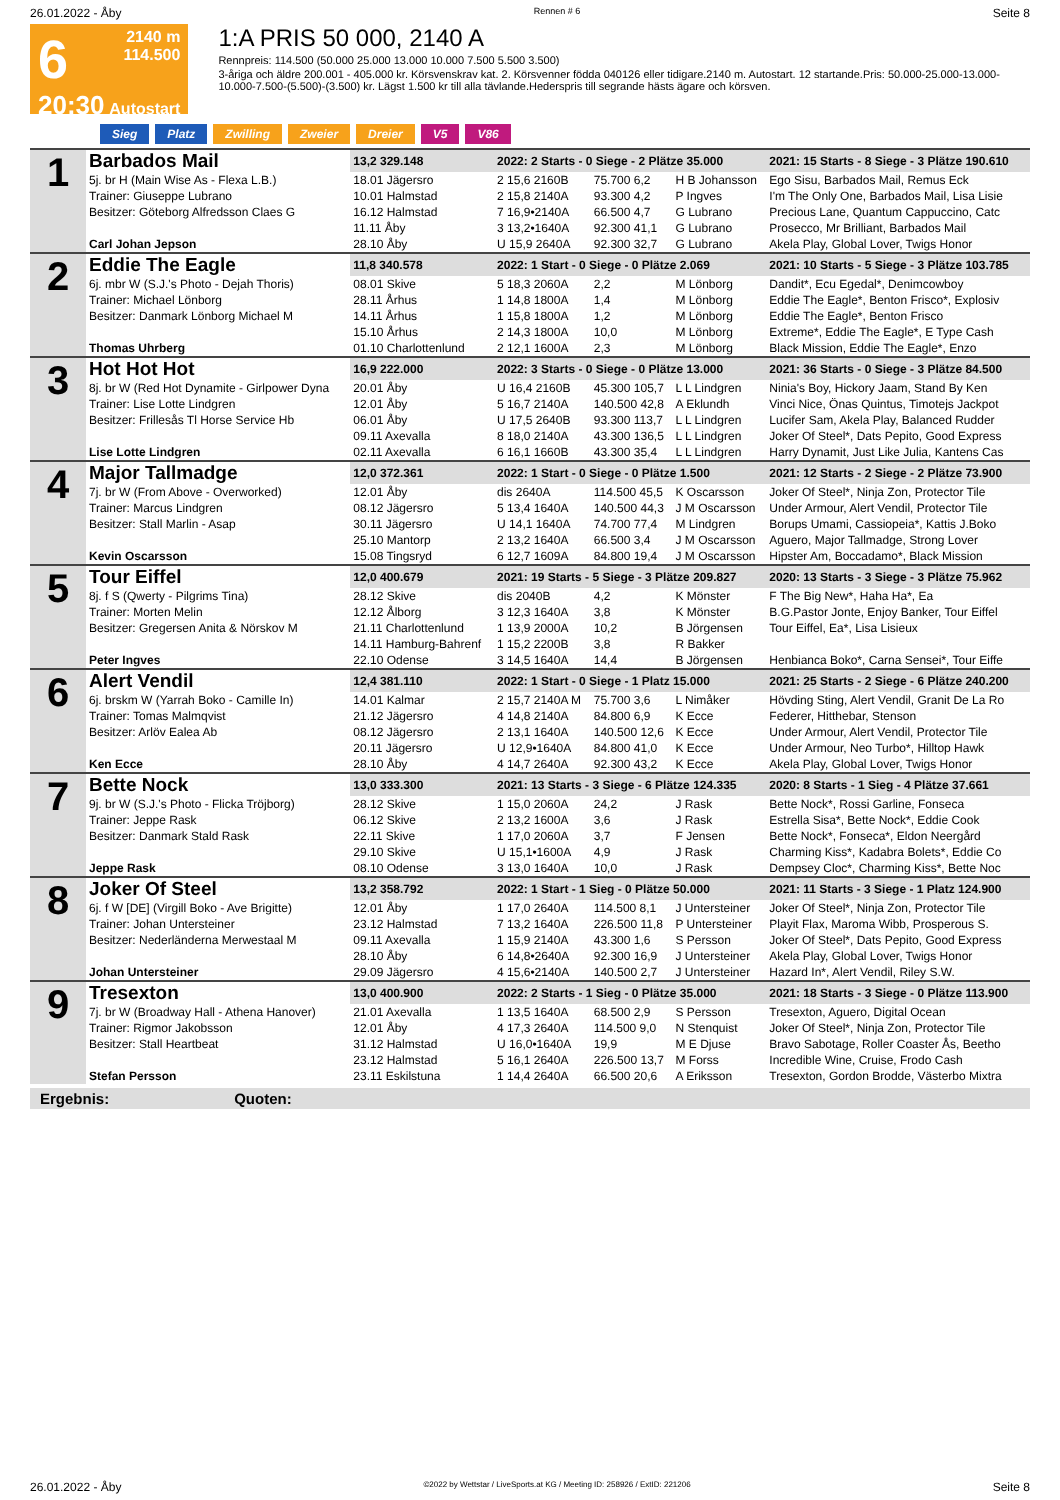26.01.2022 - Åby Rennen # 6 Seite 8
6
20:30
2140 m
114.500
Autostart
1:A PRIS 50 000, 2140 A
Rennpreis: 114.500 (50.000 25.000 13.000 10.000 7.500 5.500 3.500)
3-åriga och äldre 200.001 - 405.000 kr. Körsvenskrav kat. 2. Körsvenner födda 040126 eller tidigare.2140 m. Autostart. 12 startande.Pris: 50.000-25.000-13.000-10.000-7.500-(5.500)-(3.500) kr. Lägst 1.500 kr till alla tävlande.Hederspris till segrande hästs ägare och körsven.
Sieg Platz Zwilling Zweier Dreier V5 V86
| 1 | Barbados Mail | 13,2 329.148 | 2022: 2 Starts - 0 Siege - 2 Plätze 35.000 | | | 2021: 15 Starts - 8 Siege - 3 Plätze 190.610 |
| | 5j. br H (Main Wise As - Flexa L.B.) | 18.01 Jägersro | 2 15,6 2160B | 75.700 6,2 | H B Johansson | Ego Sisu, Barbados Mail, Remus Eck |
| | Trainer: Giuseppe Lubrano | 10.01 Halmstad | 2 15,8 2140A | 93.300 4,2 | P Ingves | I'm The Only One, Barbados Mail, Lisa Lisie |
| | Besitzer: Göteborg Alfredsson Claes G | 16.12 Halmstad | 7 16,9•2140A | 66.500 4,7 | G Lubrano | Precious Lane, Quantum Cappuccino, Catc |
| | | 11.11 Åby | 3 13,2•1640A | 92.300 41,1 | G Lubrano | Prosecco, Mr Brilliant, Barbados Mail |
| | Carl Johan Jepson | 28.10 Åby | U 15,9 2640A | 92.300 32,7 | G Lubrano | Akela Play, Global Lover, Twigs Honor |
| 2 | Eddie The Eagle | 11,8 340.578 | 2022: 1 Start - 0 Siege - 0 Plätze 2.069 | | | 2021: 10 Starts - 5 Siege - 3 Plätze 103.785 |
| | 6j. mbr W (S.J.'s Photo - Dejah Thoris) | 08.01 Skive | 5 18,3 2060A | 2,2 | M Lönborg | Dandit*, Ecu Egedal*, Denimcowboy |
| | Trainer: Michael Lönborg | 28.11 Århus | 1 14,8 1800A | 1,4 | M Lönborg | Eddie The Eagle*, Benton Frisco*, Explosiv |
| | Besitzer: Danmark Lönborg Michael M | 14.11 Århus | 1 15,8 1800A | 1,2 | M Lönborg | Eddie The Eagle*, Benton Frisco |
| | | 15.10 Århus | 2 14,3 1800A | 10,0 | M Lönborg | Extreme*, Eddie The Eagle*, E Type Cash |
| | Thomas Uhrberg | 01.10 Charlottenlund | 2 12,1 1600A | 2,3 | M Lönborg | Black Mission, Eddie The Eagle*, Enzo |
| 3 | Hot Hot Hot | 16,9 222.000 | 2022: 3 Starts - 0 Siege - 0 Plätze 13.000 | | | 2021: 36 Starts - 0 Siege - 3 Plätze 84.500 |
| | 8j. br W (Red Hot Dynamite - Girlpower Dyna | 20.01 Åby | U 16,4 2160B | 45.300 105,7 | L L Lindgren | Ninia's Boy, Hickory Jaam, Stand By Ken |
| | Trainer: Lise Lotte Lindgren | 12.01 Åby | 5 16,7 2140A | 140.500 42,8 | A Eklundh | Vinci Nice, Önas Quintus, Timotejs Jackpot |
| | Besitzer: Frillesås Tl Horse Service Hb | 06.01 Åby | U 17,5 2640B | 93.300 113,7 | L L Lindgren | Lucifer Sam, Akela Play, Balanced Rudder |
| | | 09.11 Axevalla | 8 18,0 2140A | 43.300 136,5 | L L Lindgren | Joker Of Steel*, Dats Pepito, Good Express |
| | Lise Lotte Lindgren | 02.11 Axevalla | 6 16,1 1660B | 43.300 35,4 | L L Lindgren | Harry Dynamit, Just Like Julia, Kantens Cas |
| 4 | Major Tallmadge | 12,0 372.361 | 2022: 1 Start - 0 Siege - 0 Plätze 1.500 | | | 2021: 12 Starts - 2 Siege - 2 Plätze 73.900 |
| | 7j. br W (From Above - Overworked) | 12.01 Åby | dis 2640A | 114.500 45,5 | K Oscarsson | Joker Of Steel*, Ninja Zon, Protector Tile |
| | Trainer: Marcus Lindgren | 08.12 Jägersro | 5 13,4 1640A | 140.500 44,3 | J M Oscarsson | Under Armour, Alert Vendil, Protector Tile |
| | Besitzer: Stall Marlin - Asap | 30.11 Jägersro | U 14,1 1640A | 74.700 77,4 | M Lindgren | Borups Umami, Cassiopeia*, Kattis J.Boko |
| | | 25.10 Mantorp | 2 13,2 1640A | 66.500 3,4 | J M Oscarsson | Aguero, Major Tallmadge, Strong Lover |
| | Kevin Oscarsson | 15.08 Tingsryd | 6 12,7 1609A | 84.800 19,4 | J M Oscarsson | Hipster Am, Boccadamo*, Black Mission |
| 5 | Tour Eiffel | 12,0 400.679 | 2021: 19 Starts - 5 Siege - 3 Plätze 209.827 | | | 2020: 13 Starts - 3 Siege - 3 Plätze 75.962 |
| | 8j. f S (Qwerty - Pilgrims Tina) | 28.12 Skive | dis 2040B | 4,2 | K Mönster | F The Big New*, Haha Ha*, Ea |
| | Trainer: Morten Melin | 12.12 Ålborg | 3 12,3 1640A | 3,8 | K Mönster | B.G.Pastor Jonte, Enjoy Banker, Tour Eiffel |
| | Besitzer: Gregersen Anita & Nörskov M | 21.11 Charlottenlund | 1 13,9 2000A | 10,2 | B Jörgensen | Tour Eiffel, Ea*, Lisa Lisieux |
| | | 14.11 Hamburg-Bahrenf | 1 15,2 2200B | 3,8 | R Bakker | |
| | Peter Ingves | 22.10 Odense | 3 14,5 1640A | 14,4 | B Jörgensen | Henbianca Boko*, Carna Sensei*, Tour Eiffe |
| 6 | Alert Vendil | 12,4 381.110 | 2022: 1 Start - 0 Siege - 1 Platz 15.000 | | | 2021: 25 Starts - 2 Siege - 6 Plätze 240.200 |
| | 6j. brskm W (Yarrah Boko - Camille In) | 14.01 Kalmar | 2 15,7 2140A M | 75.700 3,6 | L Nimåker | Hövding Sting, Alert Vendil, Granit De La Ro |
| | Trainer: Tomas Malmqvist | 21.12 Jägersro | 4 14,8 2140A | 84.800 6,9 | K Ecce | Federer, Hitthebar, Stenson |
| | Besitzer: Arlöv Ealea Ab | 08.12 Jägersro | 2 13,1 1640A | 140.500 12,6 | K Ecce | Under Armour, Alert Vendil, Protector Tile |
| | | 20.11 Jägersro | U 12,9•1640A | 84.800 41,0 | K Ecce | Under Armour, Neo Turbo*, Hilltop Hawk |
| | Ken Ecce | 28.10 Åby | 4 14,7 2640A | 92.300 43,2 | K Ecce | Akela Play, Global Lover, Twigs Honor |
| 7 | Bette Nock | 13,0 333.300 | 2021: 13 Starts - 3 Siege - 6 Plätze 124.335 | | | 2020: 8 Starts - 1 Sieg - 4 Plätze 37.661 |
| | 9j. br W (S.J.'s Photo - Flicka Tröjborg) | 28.12 Skive | 1 15,0 2060A | 24,2 | J Rask | Bette Nock*, Rossi Garline, Fonseca |
| | Trainer: Jeppe Rask | 06.12 Skive | 2 13,2 1600A | 3,6 | J Rask | Estrella Sisa*, Bette Nock*, Eddie Cook |
| | Besitzer: Danmark Stald Rask | 22.11 Skive | 1 17,0 2060A | 3,7 | F Jensen | Bette Nock*, Fonseca*, Eldon Neergård |
| | | 29.10 Skive | U 15,1•1600A | 4,9 | J Rask | Charming Kiss*, Kadabra Bolets*, Eddie Co |
| | Jeppe Rask | 08.10 Odense | 3 13,0 1640A | 10,0 | J Rask | Dempsey Cloc*, Charming Kiss*, Bette Noc |
| 8 | Joker Of Steel | 13,2 358.792 | 2022: 1 Start - 1 Sieg - 0 Plätze 50.000 | | | 2021: 11 Starts - 3 Siege - 1 Platz 124.900 |
| | 6j. f W [DE] (Virgill Boko - Ave Brigitte) | 12.01 Åby | 1 17,0 2640A | 114.500 8,1 | J Untersteiner | Joker Of Steel*, Ninja Zon, Protector Tile |
| | Trainer: Johan Untersteiner | 23.12 Halmstad | 7 13,2 1640A | 226.500 11,8 | P Untersteiner | Playit Flax, Maroma Wibb, Prosperous S. |
| | Besitzer: Nederländerna Merwestaal M | 09.11 Axevalla | 1 15,9 2140A | 43.300 1,6 | S Persson | Joker Of Steel*, Dats Pepito, Good Express |
| | | 28.10 Åby | 6 14,8•2640A | 92.300 16,9 | J Untersteiner | Akela Play, Global Lover, Twigs Honor |
| | Johan Untersteiner | 29.09 Jägersro | 4 15,6•2140A | 140.500 2,7 | J Untersteiner | Hazard In*, Alert Vendil, Riley S.W. |
| 9 | Tresexton | 13,0 400.900 | 2022: 2 Starts - 1 Sieg - 0 Plätze 35.000 | | | 2021: 18 Starts - 3 Siege - 0 Plätze 113.900 |
| | 7j. br W (Broadway Hall - Athena Hanover) | 21.01 Axevalla | 1 13,5 1640A | 68.500 2,9 | S Persson | Tresexton, Aguero, Digital Ocean |
| | Trainer: Rigmor Jakobsson | 12.01 Åby | 4 17,3 2640A | 114.500 9,0 | N Stenquist | Joker Of Steel*, Ninja Zon, Protector Tile |
| | Besitzer: Stall Heartbeat | 31.12 Halmstad | U 16,0•1640A | 19,9 | M E Djuse | Bravo Sabotage, Roller Coaster Ås, Beetho |
| | | 23.12 Halmstad | 5 16,1 2640A | 226.500 13,7 | M Forss | Incredible Wine, Cruise, Frodo Cash |
| | Stefan Persson | 23.11 Eskilstuna | 1 14,4 2640A | 66.500 20,6 | A Eriksson | Tresexton, Gordon Brodde, Västerbo Mixtra |
Ergebnis: Quoten:
26.01.2022 - Åby ©2022 by Wettstar / LiveSports.at KG / Meeting ID: 258926 / ExtID: 221206 Seite 8